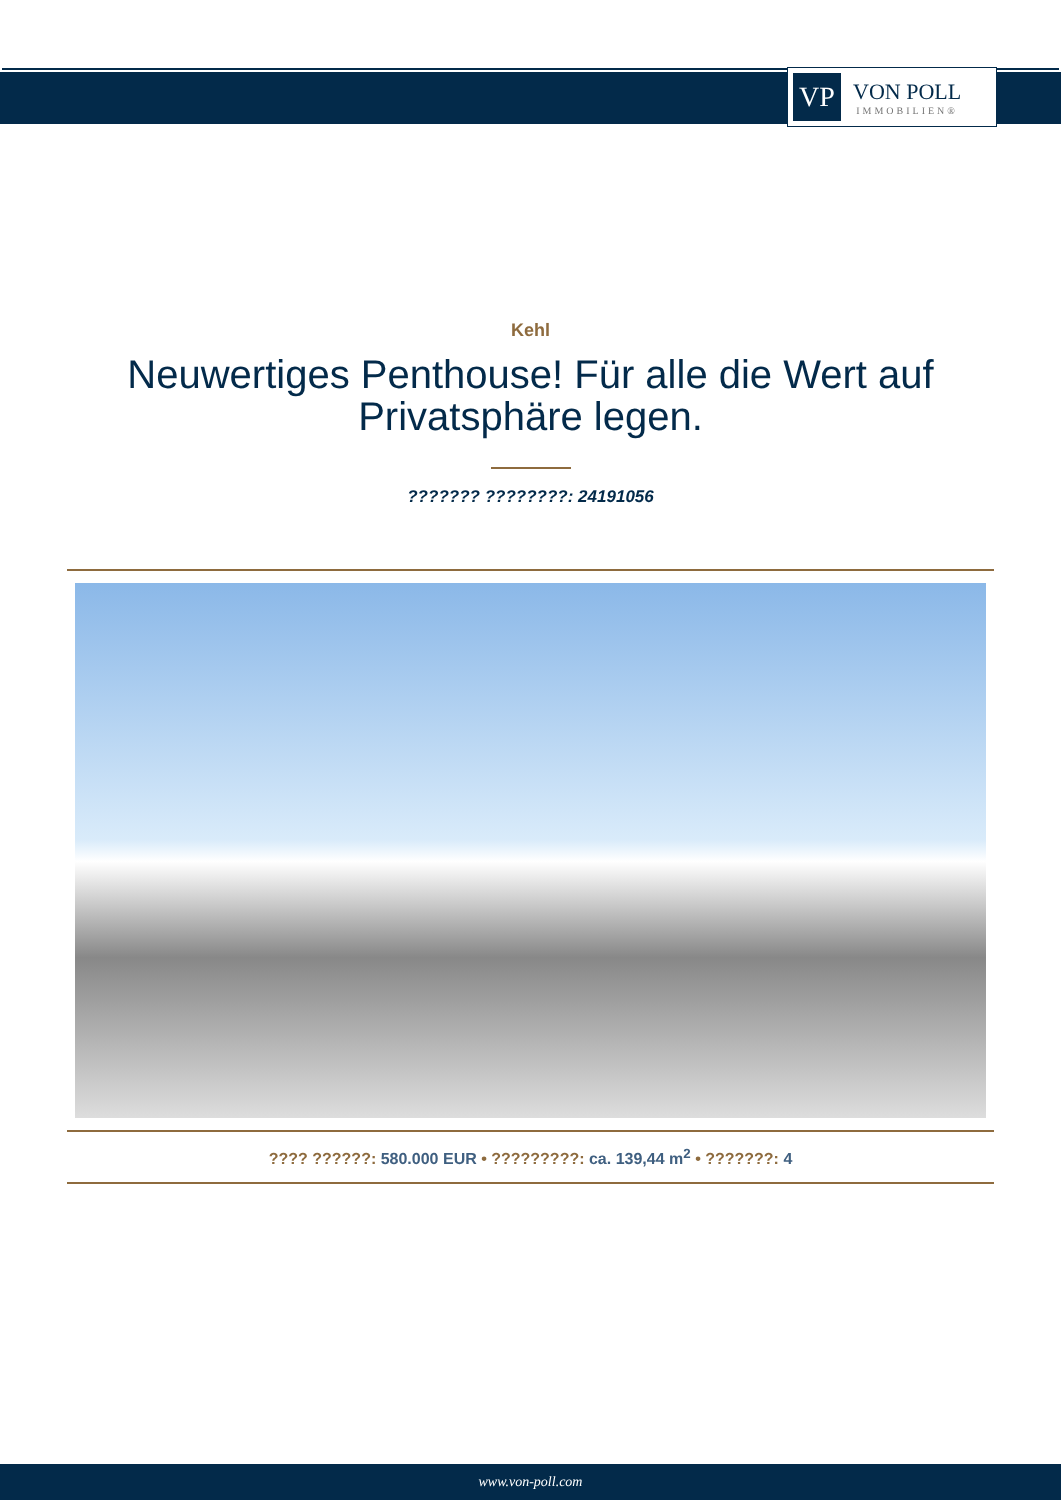VP
VON POLL
IMMOBILIEN®
Kehl
Neuwertiges Penthouse! Für alle die Wert auf Privatsphäre legen.
??????? ????????: 24191056
???? ??????: 580.000 EUR • ?????????: ca. 139,44 m<sup>2</sup> • ???????: 4
www.von-poll.com